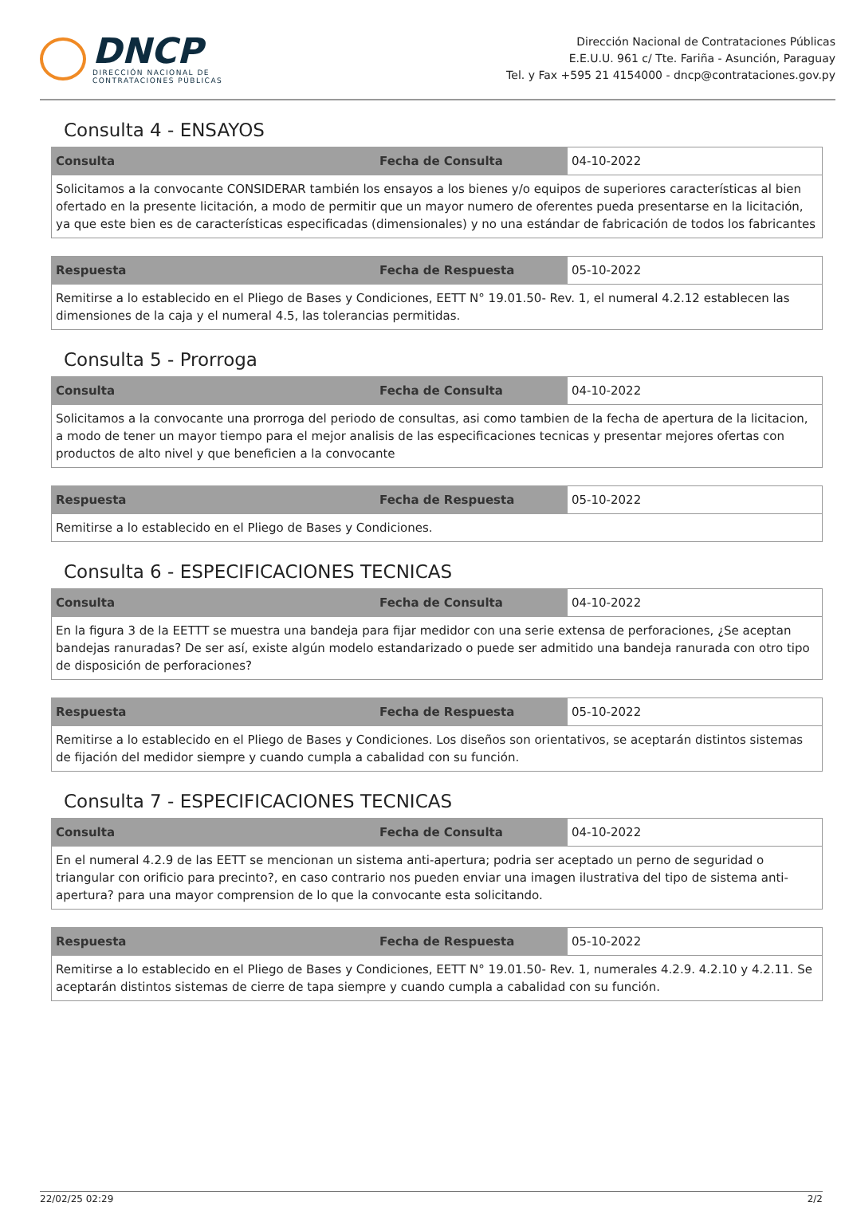DNCP
DIRECCIÓN NACIONAL DE
CONTRATACIONES PÚBLICAS
Dirección Nacional de Contrataciones Públicas
E.E.U.U. 961 c/ Tte. Fariña - Asunción, Paraguay
Tel. y Fax +595 21 4154000 - dncp@contrataciones.gov.py
Consulta 4 - ENSAYOS
| Consulta | Fecha de Consulta | 04-10-2022 |
| Solicitamos a la convocante CONSIDERAR también los ensayos a los bienes y/o equipos de superiores características al bien ofertado en la presente licitación, a modo de permitir que un mayor numero de oferentes pueda presentarse en la licitación, ya que este bien es de características especificadas (dimensionales) y no una estándar de fabricación de todos los fabricantes | | |
| Respuesta | Fecha de Respuesta | 05-10-2022 |
| Remitirse a lo establecido en el Pliego de Bases y Condiciones, EETT N° 19.01.50- Rev. 1, el numeral 4.2.12 establecen las dimensiones de la caja y el numeral 4.5, las tolerancias permitidas. | | |
Consulta 5 - Prorroga
| Consulta | Fecha de Consulta | 04-10-2022 |
| Solicitamos a la convocante una prorroga del periodo de consultas, asi como tambien de la fecha de apertura de la licitacion, a modo de tener un mayor tiempo para el mejor analisis de las especificaciones tecnicas y presentar mejores ofertas con productos de alto nivel y que beneficien a la convocante | | |
| Respuesta | Fecha de Respuesta | 05-10-2022 |
| Remitirse a lo establecido en el Pliego de Bases y Condiciones. | | |
Consulta 6 - ESPECIFICACIONES TECNICAS
| Consulta | Fecha de Consulta | 04-10-2022 |
| En la figura 3 de la EETTT se muestra una bandeja para fijar medidor con una serie extensa de perforaciones, ¿Se aceptan bandejas ranuradas? De ser así, existe algún modelo estandarizado o puede ser admitido una bandeja ranurada con otro tipo de disposición de perforaciones? | | |
| Respuesta | Fecha de Respuesta | 05-10-2022 |
| Remitirse a lo establecido en el Pliego de Bases y Condiciones. Los diseños son orientativos, se aceptarán distintos sistemas de fijación del medidor siempre y cuando cumpla a cabalidad con su función. | | |
Consulta 7 - ESPECIFICACIONES TECNICAS
| Consulta | Fecha de Consulta | 04-10-2022 |
| En el numeral 4.2.9 de las EETT se mencionan un sistema anti-apertura; podria ser aceptado un perno de seguridad o triangular con orificio para precinto?, en caso contrario nos pueden enviar una imagen ilustrativa del tipo de sistema anti-apertura? para una mayor comprension de lo que la convocante esta solicitando. | | |
| Respuesta | Fecha de Respuesta | 05-10-2022 |
| Remitirse a lo establecido en el Pliego de Bases y Condiciones, EETT N° 19.01.50- Rev. 1, numerales 4.2.9. 4.2.10 y 4.2.11. Se aceptarán distintos sistemas de cierre de tapa siempre y cuando cumpla a cabalidad con su función. | | |
22/02/25 02:29 2/2